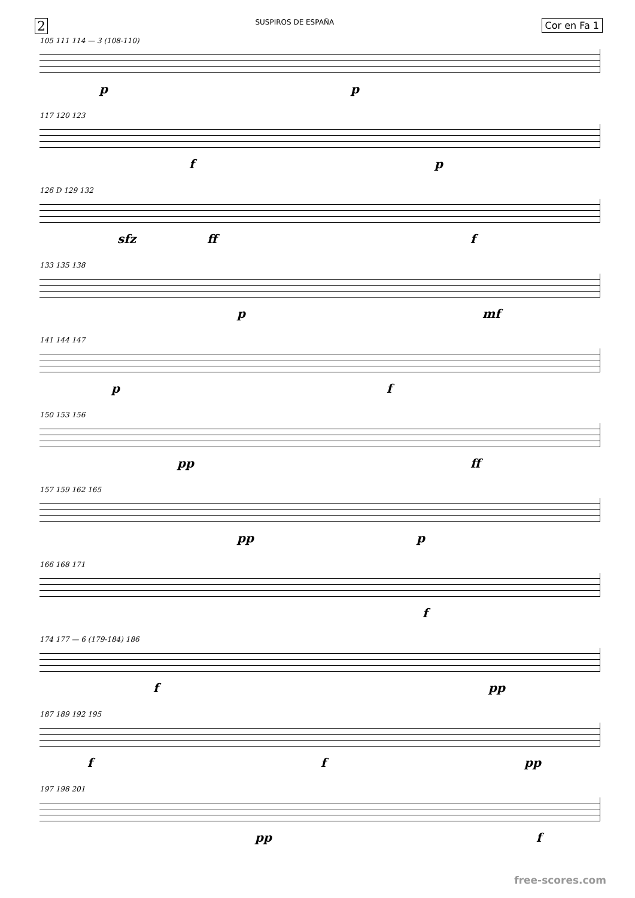2 SUSPIROS DE ESPAÑA Cor en Fa 1
105 111 114 — 3 (108-110)
p p
117 120 123
f p
126 D 129 132
sfz ff f
133 135 138
p mf
141 144 147
p f
150 153 156
pp ff
157 159 162 165
pp p
166 168 171
f
174 177 — 6 (179-184) 186
f pp
187 189 192 195
f f pp
197 198 201
pp f
free-scores.com